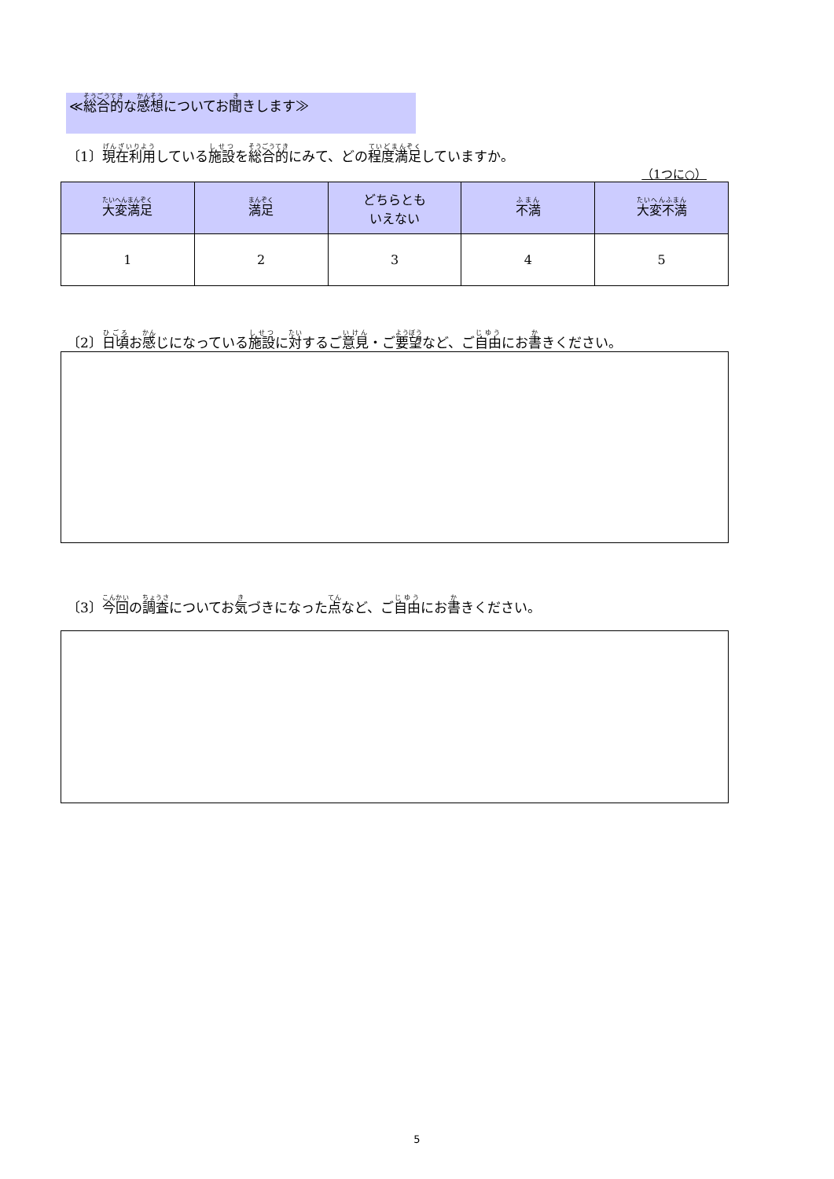≪総合的な感想についてお聞きします≫
〔1〕現在利用している施設を総合的にみて、どの程度満足していますか。
（1つに○）
| 大変満足 | 満足 | どちらとも いえない | 不満 | 大変不満 |
| --- | --- | --- | --- | --- |
| 1 | 2 | 3 | 4 | 5 |
〔2〕日頃お感じになっている施設に対するご意見・ご要望など、ご自由にお書きください。
〔3〕今回の調査についてお気づきになった点など、ご自由にお書きください。
5